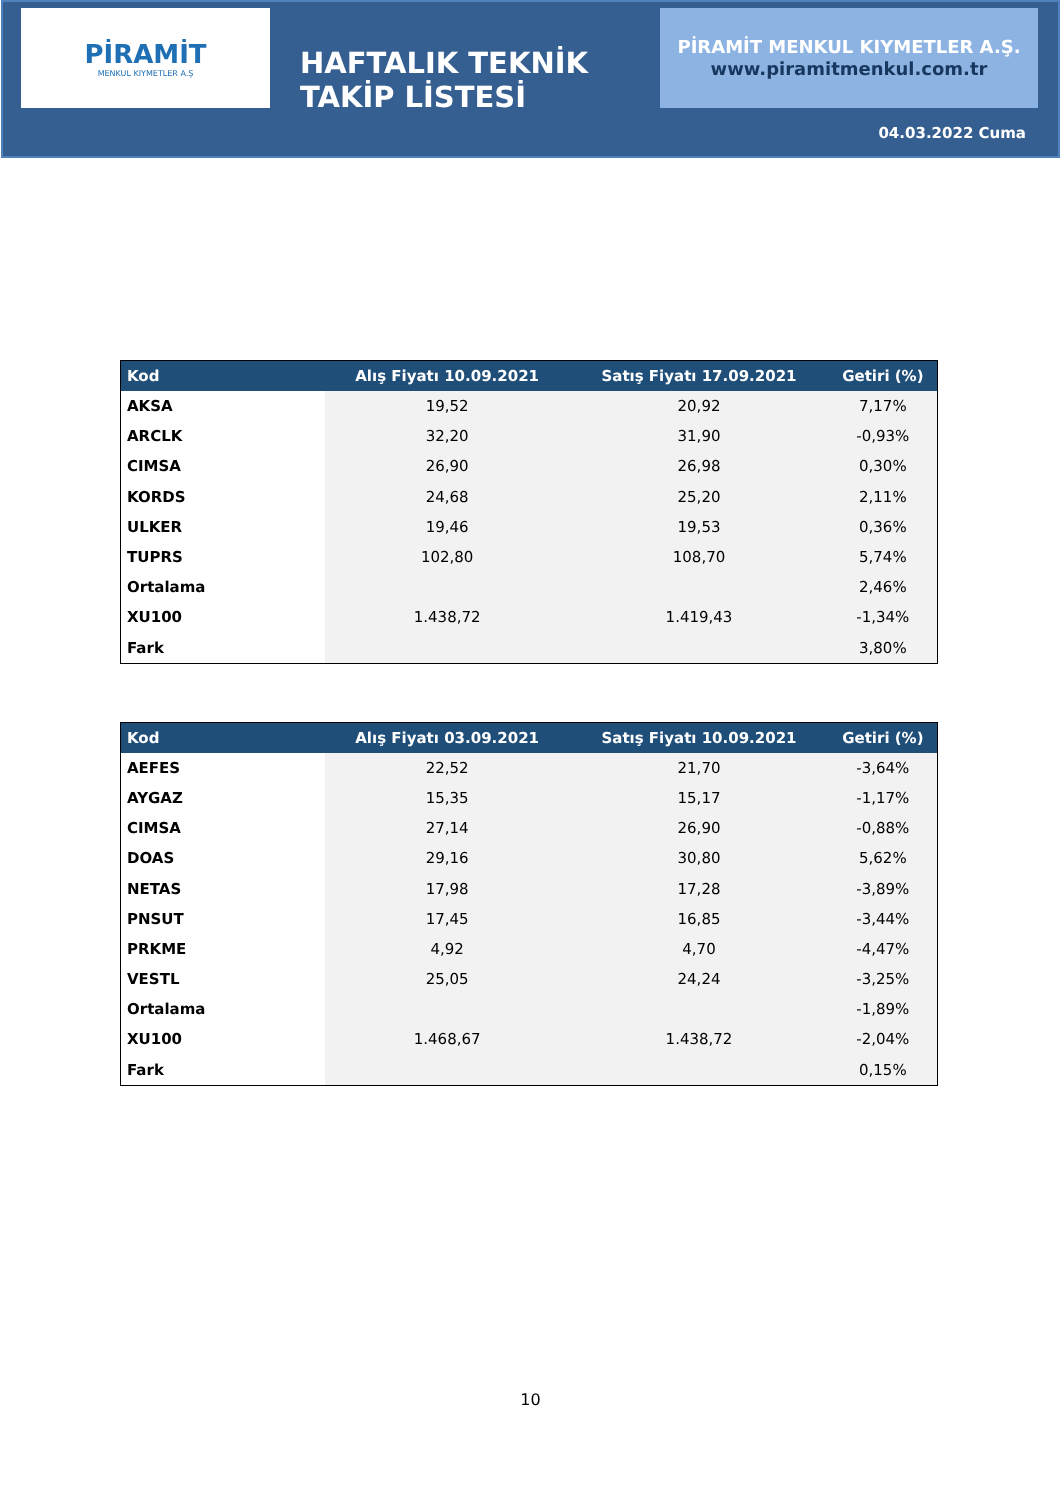PİRAMİT
MENKUL KIYMETLER A.Ş
HAFTALIK TEKNİK TAKİP LİSTESİ
PİRAMİT MENKUL KIYMETLER A.Ş.
www.piramitmenkul.com.tr
04.03.2022 Cuma
| Kod | Alış Fiyatı 10.09.2021 | Satış Fiyatı 17.09.2021 | Getiri (%) |
| --- | --- | --- | --- |
| AKSA | 19,52 | 20,92 | 7,17% |
| ARCLK | 32,20 | 31,90 | -0,93% |
| CIMSA | 26,90 | 26,98 | 0,30% |
| KORDS | 24,68 | 25,20 | 2,11% |
| ULKER | 19,46 | 19,53 | 0,36% |
| TUPRS | 102,80 | 108,70 | 5,74% |
| Ortalama | | | 2,46% |
| XU100 | 1.438,72 | 1.419,43 | -1,34% |
| Fark | | | 3,80% |
| Kod | Alış Fiyatı 03.09.2021 | Satış Fiyatı 10.09.2021 | Getiri (%) |
| --- | --- | --- | --- |
| AEFES | 22,52 | 21,70 | -3,64% |
| AYGAZ | 15,35 | 15,17 | -1,17% |
| CIMSA | 27,14 | 26,90 | -0,88% |
| DOAS | 29,16 | 30,80 | 5,62% |
| NETAS | 17,98 | 17,28 | -3,89% |
| PNSUT | 17,45 | 16,85 | -3,44% |
| PRKME | 4,92 | 4,70 | -4,47% |
| VESTL | 25,05 | 24,24 | -3,25% |
| Ortalama | | | -1,89% |
| XU100 | 1.468,67 | 1.438,72 | -2,04% |
| Fark | | | 0,15% |
10